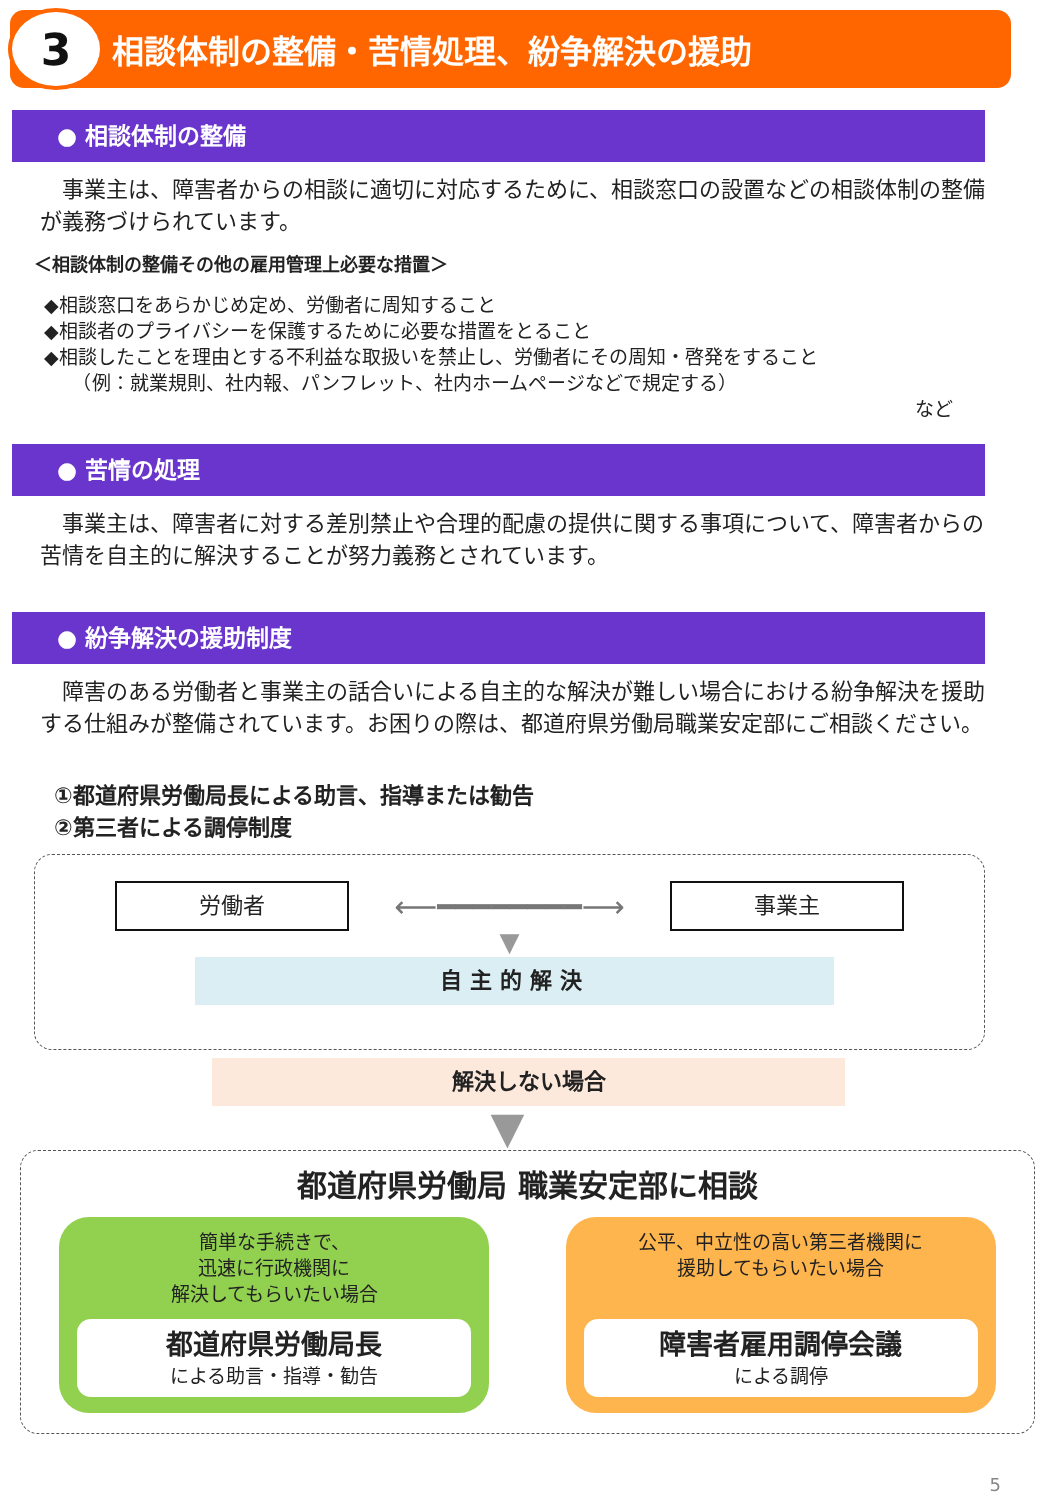3
相談体制の整備・苦情処理、紛争解決の援助
● 相談体制の整備
　事業主は、障害者からの相談に適切に対応するために、相談窓口の設置などの相談体制の整備が義務づけられています。
＜相談体制の整備その他の雇用管理上必要な措置＞
◆相談窓口をあらかじめ定め、労働者に周知すること
◆相談者のプライバシーを保護するために必要な措置をとること
◆相談したことを理由とする不利益な取扱いを禁止し、労働者にその周知・啓発をすること
　　（例：就業規則、社内報、パンフレット、社内ホームページなどで規定する）
など
● 苦情の処理
　事業主は、障害者に対する差別禁止や合理的配慮の提供に関する事項について、障害者からの苦情を自主的に解決することが努力義務とされています。
● 紛争解決の援助制度
　障害のある労働者と事業主の話合いによる自主的な解決が難しい場合における紛争解決を援助する仕組みが整備されています。お困りの際は、都道府県労働局職業安定部にご相談ください。
①都道府県労働局長による助言、指導または勧告
②第三者による調停制度
労働者
⟵━━━━━━━━⟶
事業主
▼
自主的解決
解決しない場合
▼
都道府県労働局 職業安定部に相談
簡単な手続きで、
迅速に行政機関に
解決してもらいたい場合
都道府県労働局長
による助言・指導・勧告
公平、中立性の高い第三者機関に
援助してもらいたい場合
障害者雇用調停会議
による調停
5